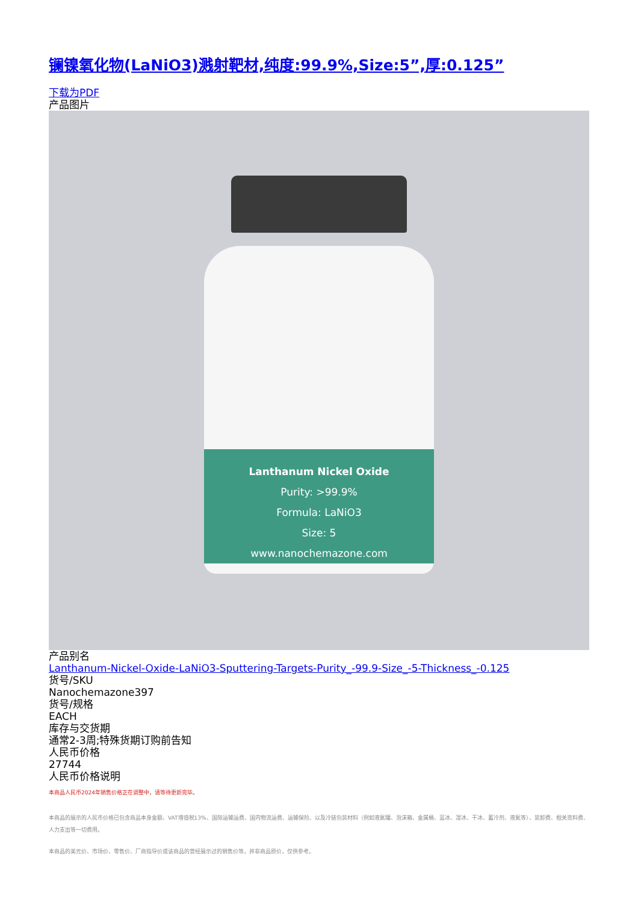镧镍氧化物(LaNiO3)溅射靶材,纯度:99.9%,Size:5”,厚:0.125”
下载为PDF
产品图片
Lanthanum Nickel Oxide
Purity: >99.9%
Formula: LaNiO3
Size: 5
www.nanochemazone.com
产品别名
Lanthanum-Nickel-Oxide-LaNiO3-Sputtering-Targets-Purity_-99.9-Size_-5-Thickness_-0.125
货号/SKU
Nanochemazone397
货号/规格
EACH
库存与交货期
通常2-3周;特殊货期订购前告知
人民币价格
27744
人民币价格说明
本商品人民币2024年销售价格正在调整中，请等待更新完毕。
本商品的展示的人民币价格已包含商品本身金额、VAT增值税13%、国际运输运费、国内物流运费、运输保险、以及冷链包装材料（例如液氮罐、泡沫箱、金属桶、蓝冰、湿冰、干冰、蓄冷剂、液氮等）、装卸费、相关资料费、人力支出等一切费用。
本商品的美元价、市场价、零售价、厂商指导价或该商品的曾经展示过的销售价等，并非商品原价，仅供参考。